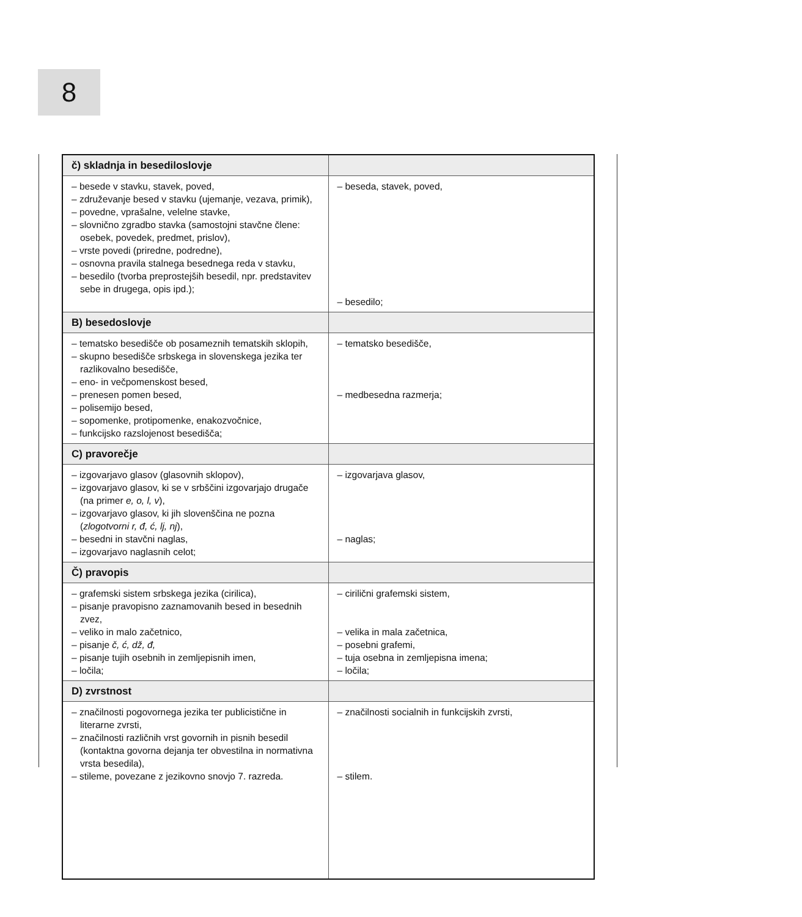8
| č) skladnja in besediloslovje | |
| – besede v stavku, stavek, poved, – združevanje besed v stavku (ujemanje, vezava, primik), – povedne, vprašalne, velelne stavke, – slovnično zgradbo stavka (samostojni stavčne člene: osebek, povedek, predmet, prislov), – vrste povedi (priredne, podredne), – osnovna pravila stalnega besednega reda v stavku, – besedilo (tvorba preprostejših besedil, npr. predstavitev sebe in drugega, opis ipd.); | – beseda, stavek, poved, – besedilo; |
| B) besedoslovje | |
| – tematsko besedišče ob posameznih tematskih sklopih, – skupno besedišče srbskega in slovenskega jezika ter razlikovalno besedišče, – eno- in večpomenskost besed, – prenesen pomen besed, – polisemijo besed, – sopomenke, protipomenke, enakozvočnice, – funkcijsko razslojenost besedišča; | – tematsko besedišče, – medbesedna razmerja; |
| C) pravorečje | |
| – izgovarjavo glasov (glasovnih sklopov), – izgovarjavo glasov, ki se v srbščini izgovarjajo drugače (na primer e, o, l, v ), – izgovarjavo glasov, ki jih slovenščina ne pozna ( zlogotvorni r, đ, ć, lj, nj ), – besedni in stavčni naglas, – izgovarjavo naglasnih celot; | – izgovarjava glasov, – naglas; |
| Č) pravopis | |
| – grafemski sistem srbskega jezika (cirilica), – pisanje pravopisno zaznamovanih besed in besednih zvez, – veliko in malo začetnico, – pisanje č, ć, dž, đ, – pisanje tujih osebnih in zemljepisnih imen, – ločila; | – cirilični grafemski sistem, – velika in mala začetnica, – posebni grafemi, – tuja osebna in zemljepisna imena; – ločila; |
| D) zvrstnost | |
| – značilnosti pogovornega jezika ter publicistične in literarne zvrsti, – značilnosti različnih vrst govornih in pisnih besedil (kontaktna govorna dejanja ter obvestilna in normativna vrsta besedila), – stileme, povezane z jezikovno snovjo 7. razreda. | – značilnosti socialnih in funkcijskih zvrsti, – stilem. |